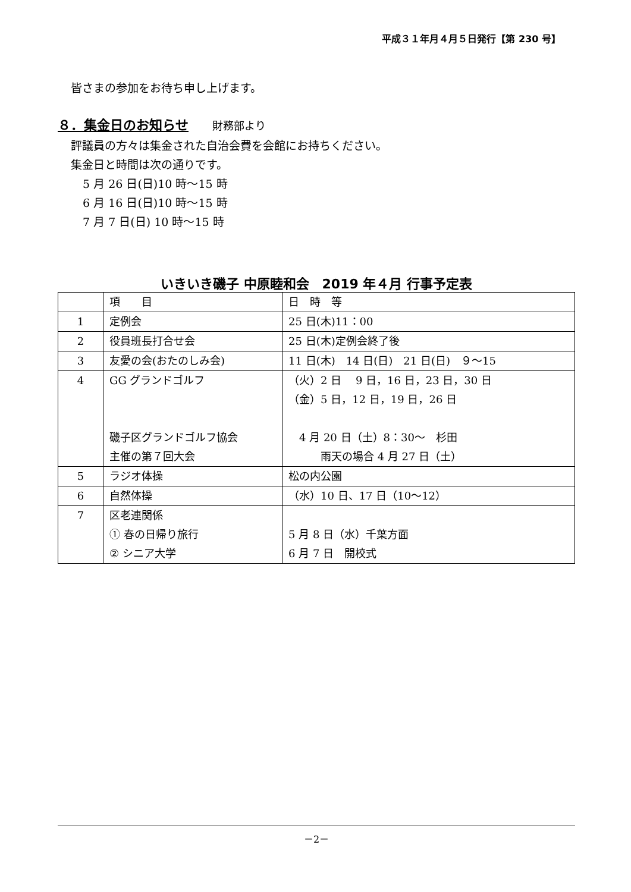平成３１年月４月５日発行【第 230 号】
皆さまの参加をお待ち申し上げます。
８．集金日のお知らせ 財務部より
評議員の方々は集金された自治会費を会館にお持ちください。
集金日と時間は次の通りです。
5 月 26 日(日)10 時～15 時
6 月 16 日(日)10 時～15 時
7 月 7 日(日) 10 時～15 時
いきいき磯子 中原睦和会　2019 年４月 行事予定表
| | 項 目 | 日 時 等 |
| 1 | 定例会 | 25 日(木)11：00 |
| 2 | 役員班長打合せ会 | 25 日(木)定例会終了後 |
| 3 | 友愛の会(おたのしみ会) | 11 日(木) 14 日(日) 21 日(日) ９～15 |
| 4 | GG グランドゴルフ 磯子区グランドゴルフ協会 主催の第７回大会 | （火）2 日 9 日，16 日，23 日，30 日 （金）5 日，12 日，19 日，26 日 4 月 20 日（土）8：30～ 杉田 雨天の場合 4 月 27 日（土） |
| 5 | ラジオ体操 | 松の内公園 |
| 6 | 自然体操 | （水）10 日、17 日（10～12） |
| 7 | 区老連関係 ① 春の日帰り旅行 ② シニア大学 | 5 月 8 日（水）千葉方面 6 月 7 日 開校式 |
－2－